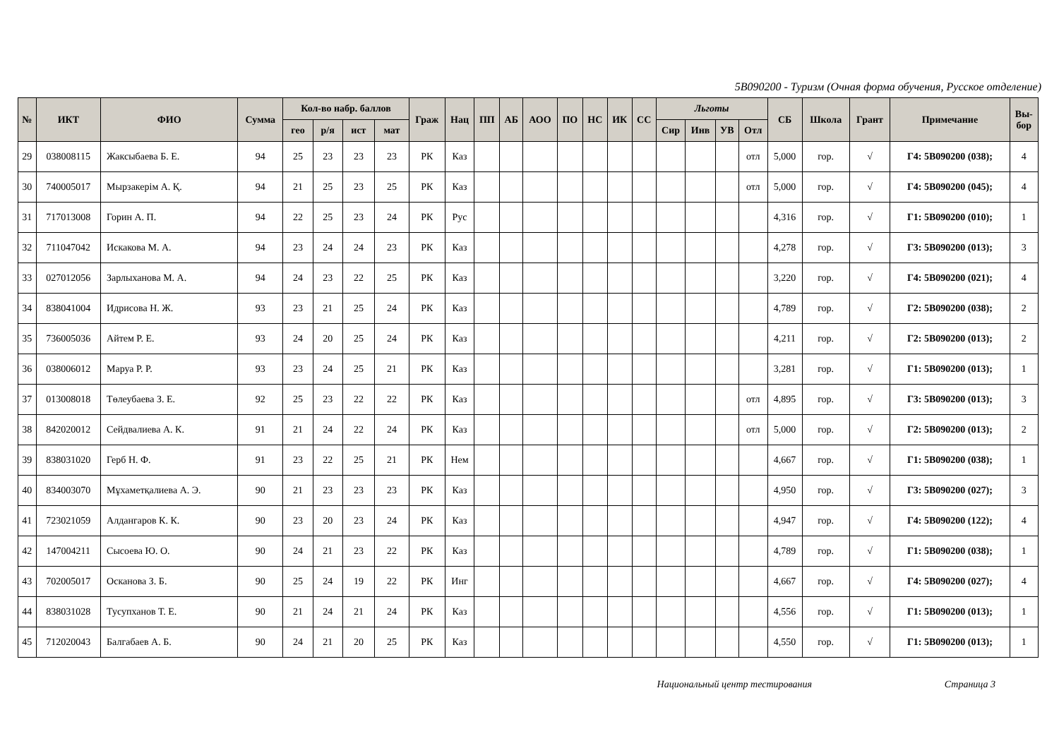5B090200 - Туризм (Очная форма обучения, Русское отделение)
| № | ИКТ | ФИО | Сумма | Кол-во набр. баллов | | | | Граж | Нац | ПП | АБ | АОО | ПО | НС | ИК | СС | Льготы | | | | СБ | Школа | Грант | Примечание | Вы- бор |
| --- | --- | --- | --- | --- | --- | --- | --- | --- | --- | --- | --- | --- | --- | --- | --- | --- | --- | --- | --- | --- | --- | --- | --- | --- | --- |
| | | | | гео | р/я | ист | мат | | | | | | | | | | Сир | Инв | УВ | Отл | | | | | |
| 29 | 038008115 | Жаксыбаева Б. Е. | 94 | 25 | 23 | 23 | 23 | РК | Каз | | | | | | | | | | | отл | 5,000 | гор. | √ | Г4: 5В090200 (038); | 4 |
| 30 | 740005017 | Мырзакерім А. Қ. | 94 | 21 | 25 | 23 | 25 | РК | Каз | | | | | | | | | | | отл | 5,000 | гор. | √ | Г4: 5В090200 (045); | 4 |
| 31 | 717013008 | Горин А. П. | 94 | 22 | 25 | 23 | 24 | РК | Рус | | | | | | | | | | | | 4,316 | гор. | √ | Г1: 5В090200 (010); | 1 |
| 32 | 711047042 | Искакова М. А. | 94 | 23 | 24 | 24 | 23 | РК | Каз | | | | | | | | | | | | 4,278 | гор. | √ | Г3: 5В090200 (013); | 3 |
| 33 | 027012056 | Зарлыханова М. А. | 94 | 24 | 23 | 22 | 25 | РК | Каз | | | | | | | | | | | | 3,220 | гор. | √ | Г4: 5В090200 (021); | 4 |
| 34 | 838041004 | Идрисова Н. Ж. | 93 | 23 | 21 | 25 | 24 | РК | Каз | | | | | | | | | | | | 4,789 | гор. | √ | Г2: 5В090200 (038); | 2 |
| 35 | 736005036 | Айтем Р. Е. | 93 | 24 | 20 | 25 | 24 | РК | Каз | | | | | | | | | | | | 4,211 | гор. | √ | Г2: 5В090200 (013); | 2 |
| 36 | 038006012 | Маруа Р. Р. | 93 | 23 | 24 | 25 | 21 | РК | Каз | | | | | | | | | | | | 3,281 | гор. | √ | Г1: 5В090200 (013); | 1 |
| 37 | 013008018 | Төлеубаева З. Е. | 92 | 25 | 23 | 22 | 22 | РК | Каз | | | | | | | | | | | отл | 4,895 | гор. | √ | Г3: 5В090200 (013); | 3 |
| 38 | 842020012 | Сейдвалиева А. К. | 91 | 21 | 24 | 22 | 24 | РК | Каз | | | | | | | | | | | отл | 5,000 | гор. | √ | Г2: 5В090200 (013); | 2 |
| 39 | 838031020 | Герб Н. Ф. | 91 | 23 | 22 | 25 | 21 | РК | Нем | | | | | | | | | | | | 4,667 | гор. | √ | Г1: 5В090200 (038); | 1 |
| 40 | 834003070 | Мұхаметқалиева А. Э. | 90 | 21 | 23 | 23 | 23 | РК | Каз | | | | | | | | | | | | 4,950 | гор. | √ | Г3: 5В090200 (027); | 3 |
| 41 | 723021059 | Алдангаров К. К. | 90 | 23 | 20 | 23 | 24 | РК | Каз | | | | | | | | | | | | 4,947 | гор. | √ | Г4: 5В090200 (122); | 4 |
| 42 | 147004211 | Сысоева Ю. О. | 90 | 24 | 21 | 23 | 22 | РК | Каз | | | | | | | | | | | | 4,789 | гор. | √ | Г1: 5В090200 (038); | 1 |
| 43 | 702005017 | Осканова З. Б. | 90 | 25 | 24 | 19 | 22 | РК | Инг | | | | | | | | | | | | 4,667 | гор. | √ | Г4: 5В090200 (027); | 4 |
| 44 | 838031028 | Тусупханов Т. Е. | 90 | 21 | 24 | 21 | 24 | РК | Каз | | | | | | | | | | | | 4,556 | гор. | √ | Г1: 5В090200 (013); | 1 |
| 45 | 712020043 | Балгабаев А. Б. | 90 | 24 | 21 | 20 | 25 | РК | Каз | | | | | | | | | | | | 4,550 | гор. | √ | Г1: 5В090200 (013); | 1 |
Национальный центр тестирования Страница 3